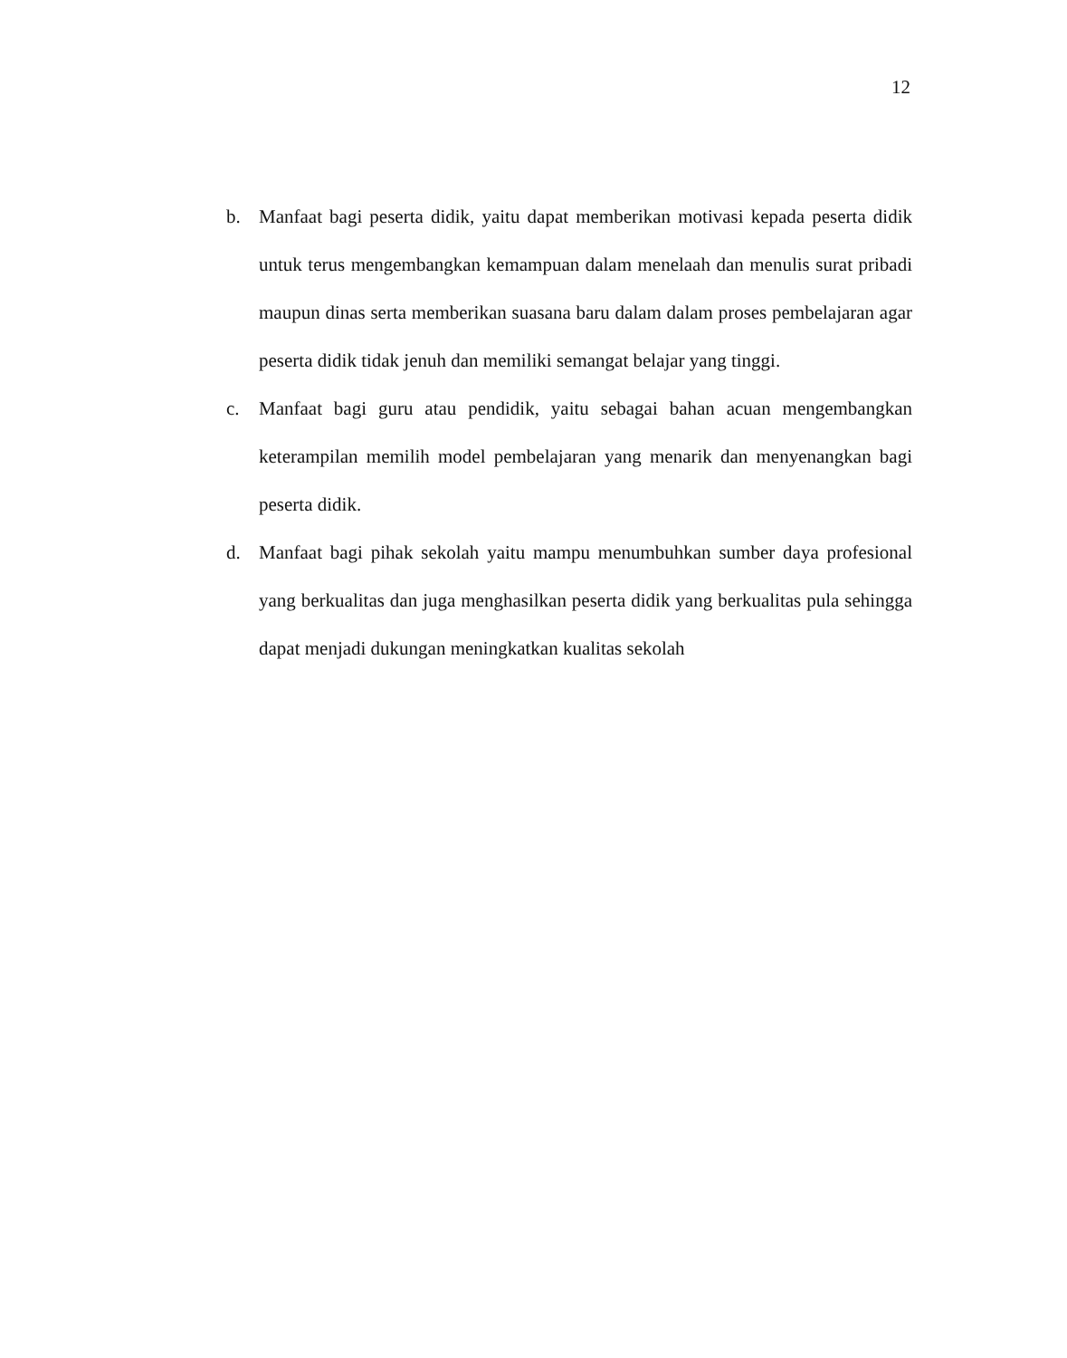12
b. Manfaat bagi peserta didik, yaitu dapat memberikan motivasi kepada peserta didik untuk terus mengembangkan kemampuan dalam menelaah dan menulis surat pribadi maupun dinas serta memberikan suasana baru dalam dalam proses pembelajaran agar peserta didik tidak jenuh dan memiliki semangat belajar yang tinggi.
c. Manfaat bagi guru atau pendidik, yaitu sebagai bahan acuan mengembangkan keterampilan memilih model pembelajaran yang menarik dan menyenangkan bagi peserta didik.
d. Manfaat bagi pihak sekolah yaitu mampu menumbuhkan sumber daya profesional yang berkualitas dan juga menghasilkan peserta didik yang berkualitas pula sehingga dapat menjadi dukungan meningkatkan kualitas sekolah